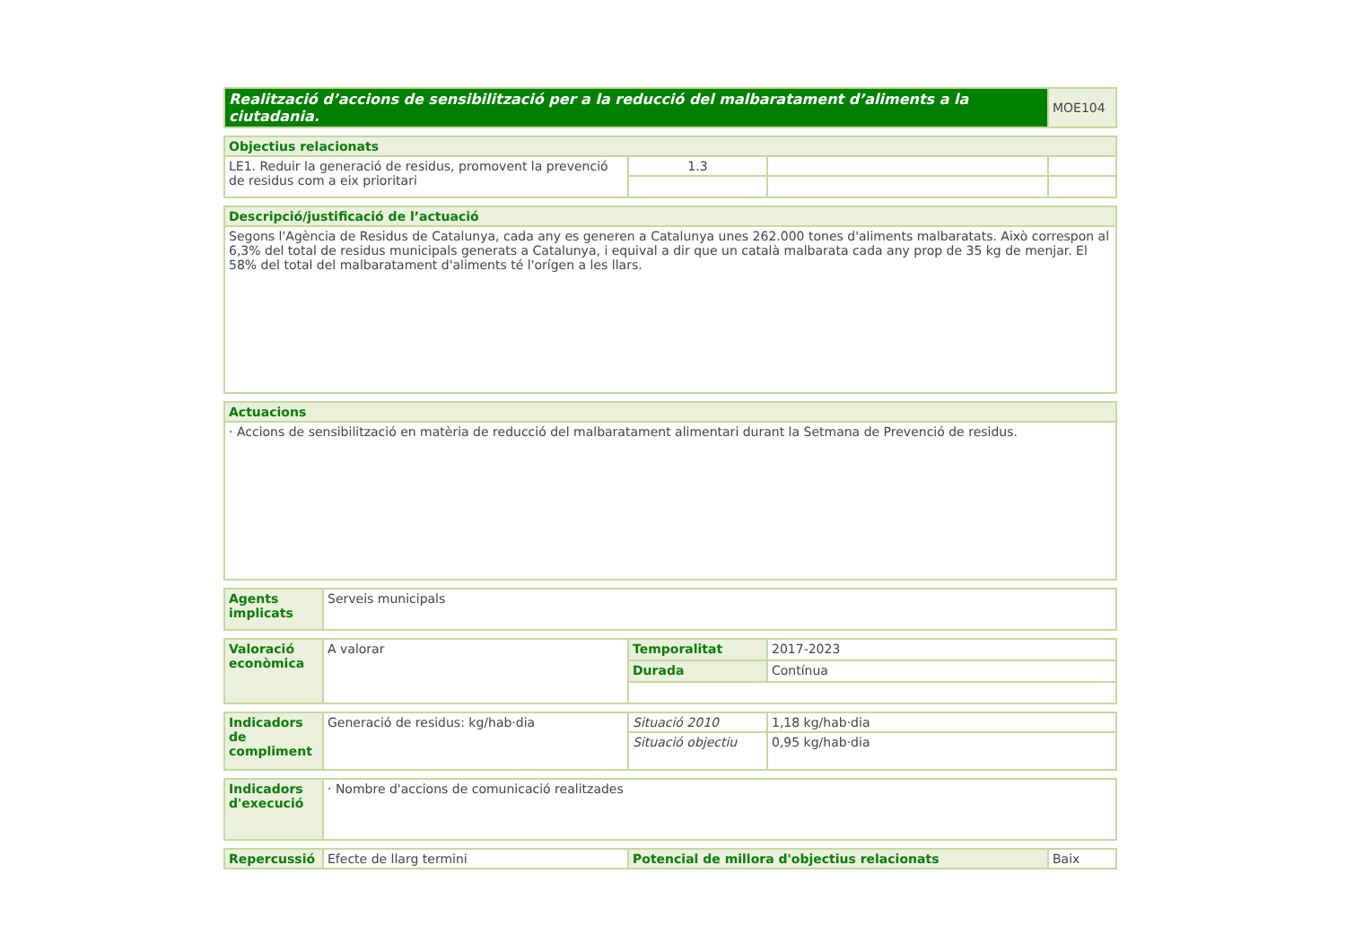| Realització d’accions de sensibilització per a la reducció del malbaratament d’aliments a la ciutadania. | MOE104 |
| Objectius relacionats | | | |
| --- | --- | --- | --- |
| LE1. Reduir la generació de residus, promovent la prevenció de residus com a eix prioritari | 1.3 | | |
| Descripció/justificació de l’actuació |
| --- |
| Segons l'Agència de Residus de Catalunya, cada any es generen a Catalunya unes 262.000 tones d'aliments malbaratats. Això correspon al 6,3% del total de residus municipals generats a Catalunya, i equival a dir que un català malbarata cada any prop de 35 kg de menjar. El 58% del total del malbaratament d'aliments té l'orígen a les llars. |
| Actuacions |
| --- |
| · Accions de sensibilització en matèria de reducció del malbaratament alimentari durant la Setmana de Prevenció de residus. |
| Agents implicats | Serveis municipals |
| Valoració econòmica | A valorar | Temporalitat | 2017-2023 |
| | | Durada | Contínua |
| Indicadors de compliment | Generació de residus: kg/hab·dia | Situació 2010 | 1,18 kg/hab·dia |
| | | Situació objectiu | 0,95 kg/hab·dia |
| Indicadors d'execució | · Nombre d'accions de comunicació realitzades |
| Repercussió | Efecte de llarg termini | Potencial de millora d'objectius relacionats | Baix |